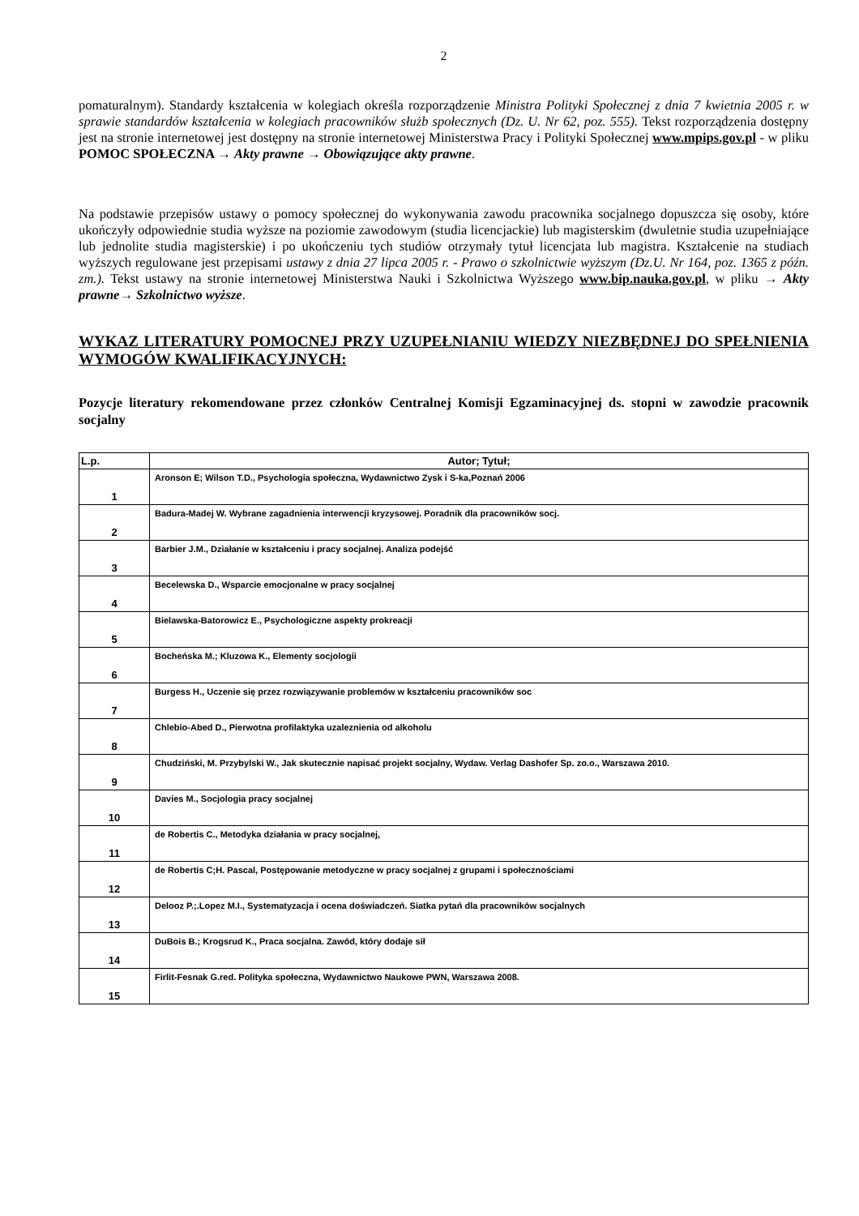2
pomaturalnym). Standardy kształcenia w kolegiach określa rozporządzenie Ministra Polityki Społecznej z dnia 7 kwietnia 2005 r. w sprawie standardów kształcenia w kolegiach pracowników służb społecznych (Dz. U. Nr 62, poz. 555). Tekst rozporządzenia dostępny jest na stronie internetowej jest dostępny na stronie internetowej Ministerstwa Pracy i Polityki Społecznej www.mpips.gov.pl - w pliku POMOC SPOŁECZNA → Akty prawne → Obowiązujące akty prawne.
Na podstawie przepisów ustawy o pomocy społecznej do wykonywania zawodu pracownika socjalnego dopuszcza się osoby, które ukończyły odpowiednie studia wyższe na poziomie zawodowym (studia licencjackie) lub magisterskim (dwuletnie studia uzupełniające lub jednolite studia magisterskie) i po ukończeniu tych studiów otrzymały tytuł licencjata lub magistra. Kształcenie na studiach wyższych regulowane jest przepisami ustawy z dnia 27 lipca 2005 r. - Prawo o szkolnictwie wyższym (Dz.U. Nr 164, poz. 1365 z późn. zm.). Tekst ustawy na stronie internetowej Ministerstwa Nauki i Szkolnictwa Wyższego www.bip.nauka.gov.pl, w pliku → Akty prawne→ Szkolnictwo wyższe.
WYKAZ LITERATURY POMOCNEJ PRZY UZUPEŁNIANIU WIEDZY NIEZBĘDNEJ DO SPEŁNIENIA WYMOGÓW KWALIFIKACYJNYCH:
Pozycje literatury rekomendowane przez członków Centralnej Komisji Egzaminacyjnej ds. stopni w zawodzie pracownik socjalny
| L.p. | Autor; Tytuł; |
| --- | --- |
| 1 | Aronson E; Wilson T.D., Psychologia społeczna, Wydawnictwo Zysk i S-ka,Poznań 2006 |
| 2 | Badura-Madej W. Wybrane zagadnienia interwencji kryzysowej. Poradnik dla pracowników socj. |
| 3 | Barbier J.M., Działanie w kształceniu i pracy socjalnej. Analiza podejść |
| 4 | Becelewska D., Wsparcie emocjonalne w pracy socjalnej |
| 5 | Bielawska-Batorowicz E., Psychologiczne aspekty prokreacji |
| 6 | Bocheńska M.; Kluzowa K., Elementy socjologii |
| 7 | Burgess H., Uczenie się przez rozwiązywanie problemów w kształceniu pracowników soc |
| 8 | Chlebio-Abed D., Pierwotna profilaktyka uzaleznienia od alkoholu |
| 9 | Chudziński, M. Przybylski W., Jak skutecznie napisać projekt socjalny, Wydaw. Verlag Dashofer Sp. zo.o., Warszawa 2010. |
| 10 | Davies M., Socjologia pracy socjalnej |
| 11 | de Robertis C., Metodyka działania w pracy socjalnej, |
| 12 | de Robertis C;H. Pascal, Postępowanie metodyczne w pracy socjalnej z grupami i społecznościami |
| 13 | Delooz P.;.Lopez M.I., Systematyzacja i ocena doświadczeń. Siatka pytań dla pracowników socjalnych |
| 14 | DuBois B.; Krogsrud K., Praca socjalna. Zawód, który dodaje sił |
| 15 | Firlit-Fesnak G.red. Polityka społeczna, Wydawnictwo Naukowe PWN, Warszawa 2008. |